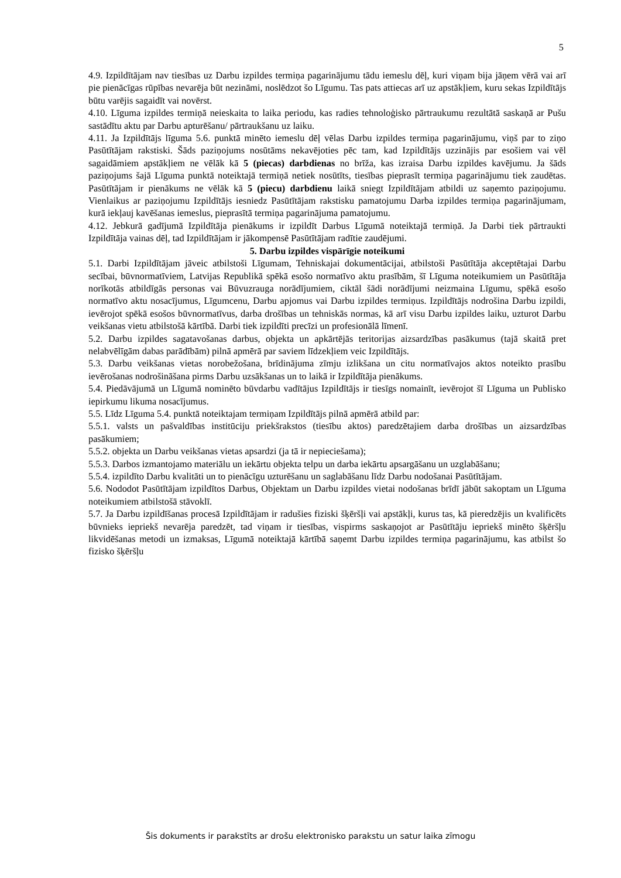5
4.9. Izpildītājam nav tiesības uz Darbu izpildes termiņa pagarinājumu tādu iemeslu dēļ, kuri viņam bija jāņem vērā vai arī pie pienācīgas rūpības nevarēja būt nezināmi, noslēdzot šo Līgumu. Tas pats attiecas arī uz apstākļiem, kuru sekas Izpildītājs būtu varējis sagaidīt vai novērst.
4.10. Līguma izpildes termiņā neieskaita to laika periodu, kas radies tehnoloģisko pārtraukumu rezultātā saskaņā ar Pušu sastādītu aktu par Darbu apturēšanu/ pārtraukšanu uz laiku.
4.11. Ja Izpildītājs līguma 5.6. punktā minēto iemeslu dēļ vēlas Darbu izpildes termiņa pagarinājumu, viņš par to ziņo Pasūtītājam rakstiski. Šāds paziņojums nosūtāms nekavējoties pēc tam, kad Izpildītājs uzzinājis par esošiem vai vēl sagaidāmiem apstākļiem ne vēlāk kā 5 (piecas) darbdienas no brīža, kas izraisa Darbu izpildes kavējumu. Ja šāds paziņojums šajā Līguma punktā noteiktajā termiņā netiek nosūtīts, tiesības pieprasīt termiņa pagarinājumu tiek zaudētas. Pasūtītājam ir pienākums ne vēlāk kā 5 (piecu) darbdienu laikā sniegt Izpildītājam atbildi uz saņemto paziņojumu. Vienlaikus ar paziņojumu Izpildītājs iesniedz Pasūtītājam rakstisku pamatojumu Darba izpildes termiņa pagarinājumam, kurā iekļauj kavēšanas iemeslus, pieprasītā termiņa pagarinājuma pamatojumu.
4.12. Jebkurā gadījumā Izpildītāja pienākums ir izpildīt Darbus Līgumā noteiktajā termiņā. Ja Darbi tiek pārtraukti Izpildītāja vainas dēļ, tad Izpildītājam ir jākompensē Pasūtītājam radītie zaudējumi.
5. Darbu izpildes vispārīgie noteikumi
5.1. Darbi Izpildītājam jāveic atbilstoši Līgumam, Tehniskajai dokumentācijai, atbilstoši Pasūtītāja akceptētajai Darbu secībai, būvnormatīviem, Latvijas Republikā spēkā esošo normatīvo aktu prasībām, šī Līguma noteikumiem un Pasūtītāja norīkotās atbildīgās personas vai Būvuzrauga norādījumiem, ciktāl šādi norādījumi neizmaina Līgumu, spēkā esošo normatīvo aktu nosacījumus, Līgumcenu, Darbu apjomus vai Darbu izpildes termiņus. Izpildītājs nodrošina Darbu izpildi, ievērojot spēkā esošos būvnormatīvus, darba drošības un tehniskās normas, kā arī visu Darbu izpildes laiku, uzturot Darbu veikšanas vietu atbilstošā kārtībā. Darbi tiek izpildīti precīzi un profesionālā līmenī.
5.2. Darbu izpildes sagatavošanas darbus, objekta un apkārtējās teritorijas aizsardzības pasākumus (tajā skaitā pret nelabvēlīgām dabas parādībām) pilnā apmērā par saviem līdzekļiem veic Izpildītājs.
5.3. Darbu veikšanas vietas norobežošana, brīdinājuma zīmju izlikšana un citu normatīvajos aktos noteikto prasību ievērošanas nodrošināšana pirms Darbu uzsākšanas un to laikā ir Izpildītāja pienākums.
5.4. Piedāvājumā un Līgumā nominēto būvdarbu vadītājus Izpildītājs ir tiesīgs nomainīt, ievērojot šī Līguma un Publisko iepirkumu likuma nosacījumus.
5.5. Līdz Līguma 5.4. punktā noteiktajam termiņam Izpildītājs pilnā apmērā atbild par:
5.5.1. valsts un pašvaldības institūciju priekšrakstos (tiesību aktos) paredzētajiem darba drošības un aizsardzības pasākumiem;
5.5.2. objekta un Darbu veikšanas vietas apsardzi (ja tā ir nepieciešama);
5.5.3. Darbos izmantojamo materiālu un iekārtu objekta telpu un darba iekārtu apsargāšanu un uzglabāšanu;
5.5.4. izpildīto Darbu kvalitāti un to pienācīgu uzturēšanu un saglabāšanu līdz Darbu nodošanai Pasūtītājam.
5.6. Nododot Pasūtītājam izpildītos Darbus, Objektam un Darbu izpildes vietai nodošanas brīdī jābūt sakoptam un Līguma noteikumiem atbilstošā stāvoklī.
5.7. Ja Darbu izpildīšanas procesā Izpildītājam ir radušies fiziski šķēršļi vai apstākļi, kurus tas, kā pieredzējis un kvalificēts būvnieks iepriekš nevarēja paredzēt, tad viņam ir tiesības, vispirms saskaņojot ar Pasūtītāju iepriekš minēto šķēršļu likvidēšanas metodi un izmaksas, Līgumā noteiktajā kārtībā saņemt Darbu izpildes termiņa pagarinājumu, kas atbilst šo fizisko šķēršļu
Šis dokuments ir parakstīts ar drošu elektronisko parakstu un satur laika zīmogu